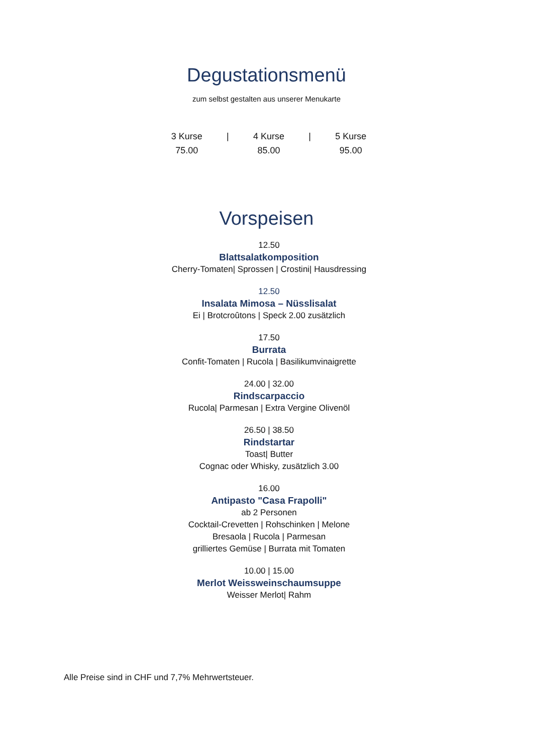Degustationsmenü
zum selbst gestalten aus unserer Menukarte
3 Kurse
75.00
| 4 Kurse
85.00
| 5 Kurse
95.00
Vorspeisen
12.50
Blattsalatkomposition
Cherry-Tomaten| Sprossen | Crostini| Hausdressing
12.50
Insalata Mimosa – Nüsslisalat
Ei | Brotcroûtons | Speck 2.00 zusätzlich
17.50
Burrata
Confit-Tomaten | Rucola | Basilikumvinaigrette
24.00 | 32.00
Rindscarpaccio
Rucola| Parmesan | Extra Vergine Olivenöl
26.50 | 38.50
Rindstartar
Toast| Butter
Cognac oder Whisky, zusätzlich 3.00
16.00
Antipasto "Casa Frapolli"
ab 2 Personen
Cocktail-Crevetten | Rohschinken | Melone
Bresaola | Rucola | Parmesan
grilliertes Gemüse | Burrata mit Tomaten
10.00 | 15.00
Merlot Weissweinschaumsuppe
Weisser Merlot| Rahm
Alle Preise sind in CHF und 7,7% Mehrwertsteuer.